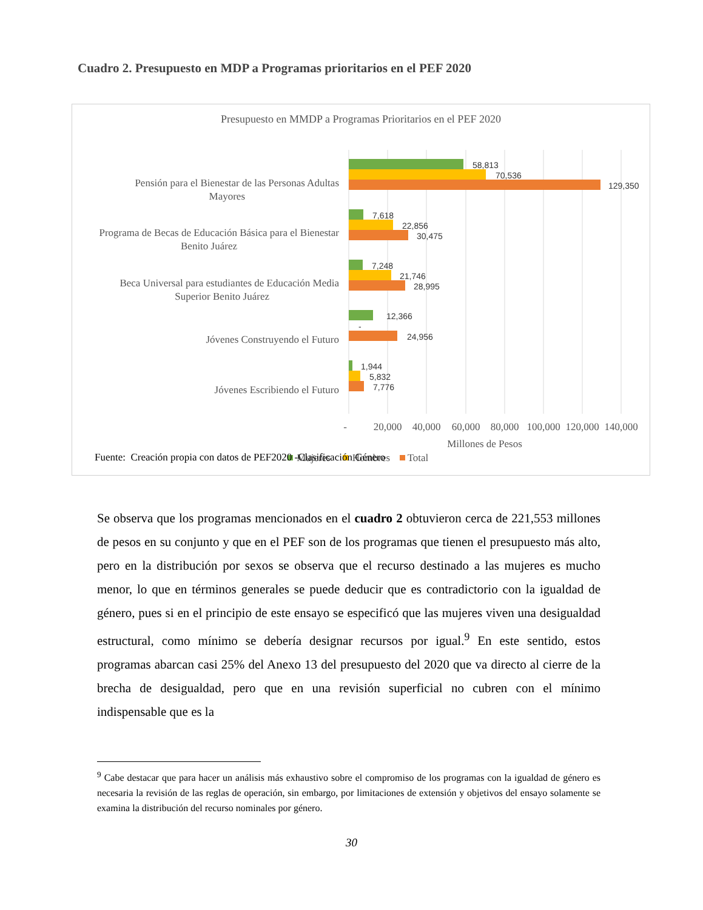Cuadro 2. Presupuesto en MDP a Programas prioritarios en el PEF 2020
Presupuesto en MMDP a Programas Prioritarios en el PEF 2020
Pensión para el Bienestar de las Personas Adultas
Mayores
Programa de Becas de Educación Básica para el Bienestar
Benito Juárez
Beca Universal para estudiantes de Educación Media
Superior Benito Juárez
Jóvenes Construyendo el Futuro
Jóvenes Escribiendo el Futuro
58,813
70,536
129,350
7,618
22,856
30,475
7,248
21,746
28,995
12,366
-
24,956
1,944
5,832
7,776
-
20,000
40,000
60,000
80,000
100,000
120,000
140,000
Millones de Pesos
Mujeres
Hombres
Total
Fuente: Creación propia con datos de PEF2020 -Clasificación Género
Se observa que los programas mencionados en el cuadro 2 obtuvieron cerca de 221,553 millones de pesos en su conjunto y que en el PEF son de los programas que tienen el presupuesto más alto, pero en la distribución por sexos se observa que el recurso destinado a las mujeres es mucho menor, lo que en términos generales se puede deducir que es contradictorio con la igualdad de género, pues si en el principio de este ensayo se especificó que las mujeres viven una desigualdad estructural, como mínimo se debería designar recursos por igual.<sup>9</sup> En este sentido, estos programas abarcan casi 25% del Anexo 13 del presupuesto del 2020 que va directo al cierre de la brecha de desigualdad, pero que en una revisión superficial no cubren con el mínimo indispensable que es la
<sup>9</sup> Cabe destacar que para hacer un análisis más exhaustivo sobre el compromiso de los programas con la igualdad de género es necesaria la revisión de las reglas de operación, sin embargo, por limitaciones de extensión y objetivos del ensayo solamente se examina la distribución del recurso nominales por género.
30